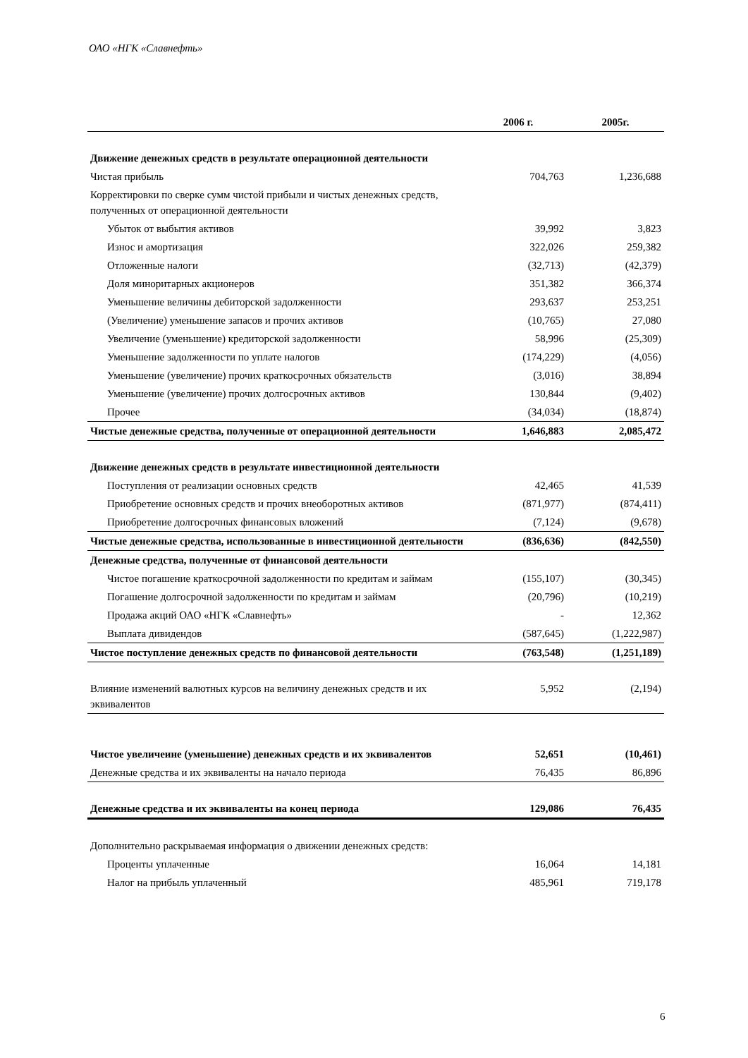ОАО «НГК «Славнефть»
| | 2006 г. | 2005г. |
| --- | --- | --- |
| Движение денежных средств в результате операционной деятельности | | |
| Чистая прибыль | 704,763 | 1,236,688 |
| Корректировки по сверке сумм чистой прибыли и чистых денежных средств, полученных от операционной деятельности | | |
| Убыток от выбытия активов | 39,992 | 3,823 |
| Износ и амортизация | 322,026 | 259,382 |
| Отложенные налоги | (32,713) | (42,379) |
| Доля миноритарных акционеров | 351,382 | 366,374 |
| Уменьшение величины дебиторской задолженности | 293,637 | 253,251 |
| (Увеличение) уменьшение запасов и прочих активов | (10,765) | 27,080 |
| Увеличение (уменьшение) кредиторской задолженности | 58,996 | (25,309) |
| Уменьшение задолженности по уплате налогов | (174,229) | (4,056) |
| Уменьшение (увеличение) прочих краткосрочных обязательств | (3,016) | 38,894 |
| Уменьшение (увеличение) прочих долгосрочных активов | 130,844 | (9,402) |
| Прочее | (34,034) | (18,874) |
| Чистые денежные средства, полученные от операционной деятельности | 1,646,883 | 2,085,472 |
| Движение денежных средств в результате инвестиционной деятельности | | |
| Поступления от реализации основных средств | 42,465 | 41,539 |
| Приобретение основных средств и прочих внеоборотных активов | (871,977) | (874,411) |
| Приобретение долгосрочных финансовых вложений | (7,124) | (9,678) |
| Чистые денежные средства, использованные в инвестиционной деятельности | (836,636) | (842,550) |
| Денежные средства, полученные от финансовой деятельности | | |
| Чистое погашение краткосрочной задолженности по кредитам и займам | (155,107) | (30,345) |
| Погашение долгосрочной задолженности по кредитам и займам | (20,796) | (10,219) |
| Продажа акций ОАО «НГК «Славнефть» | - | 12,362 |
| Выплата дивидендов | (587,645) | (1,222,987) |
| Чистое поступление денежных средств по финансовой деятельности | (763,548) | (1,251,189) |
| Влияние изменений валютных курсов на величину денежных средств и их эквивалентов | 5,952 | (2,194) |
| Чистое увеличеине (уменьшение) денежных средств и их эквивалентов | 52,651 | (10,461) |
| Денежные средства и их эквиваленты на начало периода | 76,435 | 86,896 |
| Денежные средства и их эквиваленты на конец периода | 129,086 | 76,435 |
| Дополнительно раскрываемая информация о движении денежных средств: | | |
| Проценты уплаченные | 16,064 | 14,181 |
| Налог на прибыль уплаченный | 485,961 | 719,178 |
6